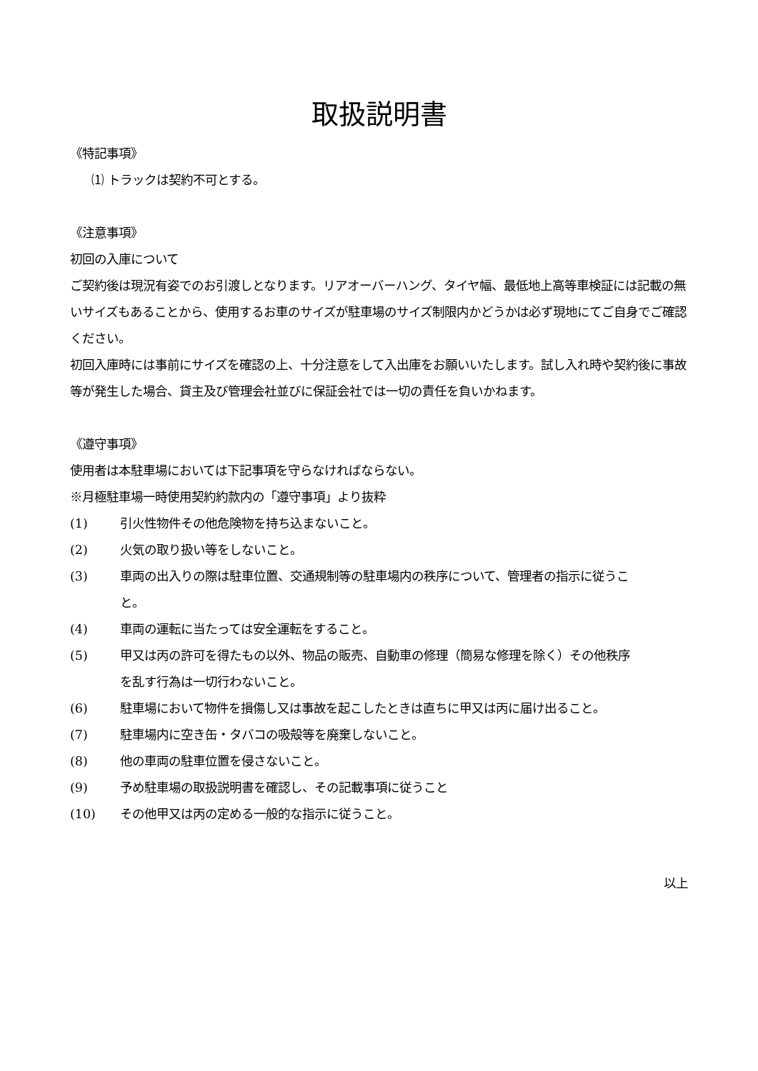取扱説明書
《特記事項》
⑴ トラックは契約不可とする。
《注意事項》
初回の入庫について
ご契約後は現況有姿でのお引渡しとなります。リアオーバーハング、タイヤ幅、最低地上高等車検証には記載の無いサイズもあることから、使用するお車のサイズが駐車場のサイズ制限内かどうかは必ず現地にてご自身でご確認ください。
初回入庫時には事前にサイズを確認の上、十分注意をして入出庫をお願いいたします。試し入れ時や契約後に事故等が発生した場合、貸主及び管理会社並びに保証会社では一切の責任を負いかねます。
《遵守事項》
使用者は本駐車場においては下記事項を守らなければならない。
※月極駐車場一時使用契約約款内の「遵守事項」より抜粋
(1) 引火性物件その他危険物を持ち込まないこと。
(2) 火気の取り扱い等をしないこと。
(3) 車両の出入りの際は駐車位置、交通規制等の駐車場内の秩序について、管理者の指示に従うこと。
(4) 車両の運転に当たっては安全運転をすること。
(5) 甲又は丙の許可を得たもの以外、物品の販売、自動車の修理（簡易な修理を除く）その他秩序を乱す行為は一切行わないこと。
(6) 駐車場において物件を損傷し又は事故を起こしたときは直ちに甲又は丙に届け出ること。
(7) 駐車場内に空き缶・タバコの吸殻等を廃棄しないこと。
(8) 他の車両の駐車位置を侵さないこと。
(9) 予め駐車場の取扱説明書を確認し、その記載事項に従うこと
(10) その他甲又は丙の定める一般的な指示に従うこと。
以上